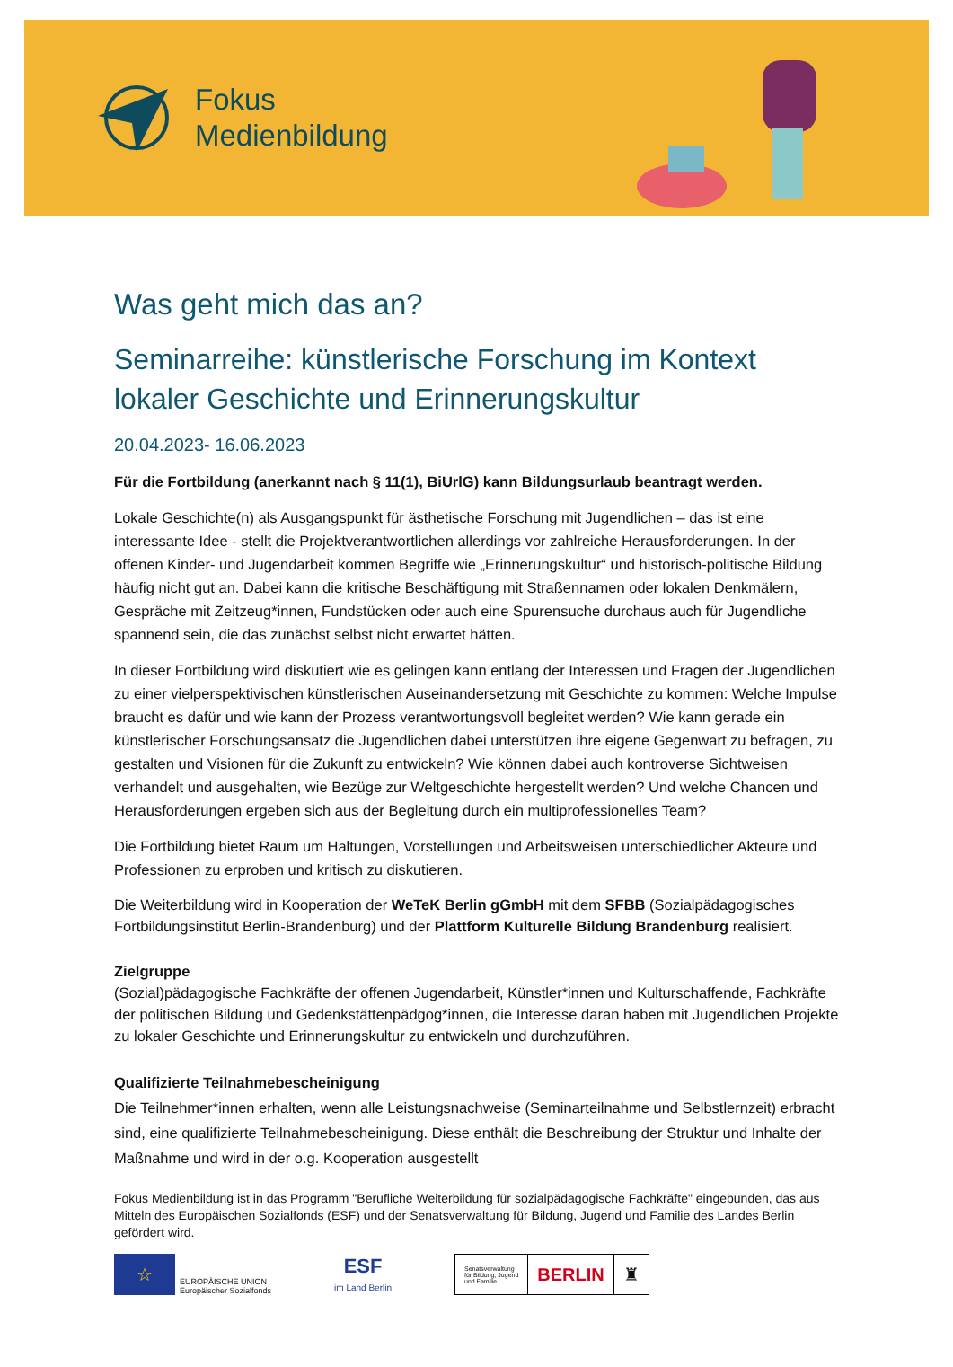Fokus
Medienbildung
Was geht mich das an?
Seminarreihe: künstlerische Forschung im Kontext lokaler Geschichte und Erinnerungskultur
20.04.2023- 16.06.2023
Für die Fortbildung (anerkannt nach § 11(1), BiUrlG) kann Bildungsurlaub beantragt werden.
Lokale Geschichte(n) als Ausgangspunkt für ästhetische Forschung mit Jugendlichen – das ist eine interessante Idee - stellt die Projektverantwortlichen allerdings vor zahlreiche Herausforderungen. In der offenen Kinder- und Jugendarbeit kommen Begriffe wie „Erinnerungskultur“ und historisch-politische Bildung häufig nicht gut an. Dabei kann die kritische Beschäftigung mit Straßennamen oder lokalen Denkmälern, Gespräche mit Zeitzeug*innen, Fundstücken oder auch eine Spurensuche durchaus auch für Jugendliche spannend sein, die das zunächst selbst nicht erwartet hätten.
In dieser Fortbildung wird diskutiert wie es gelingen kann entlang der Interessen und Fragen der Jugendlichen zu einer vielperspektivischen künstlerischen Auseinandersetzung mit Geschichte zu kommen: Welche Impulse braucht es dafür und wie kann der Prozess verantwortungsvoll begleitet werden? Wie kann gerade ein künstlerischer Forschungsansatz die Jugendlichen dabei unterstützen ihre eigene Gegenwart zu befragen, zu gestalten und Visionen für die Zukunft zu entwickeln? Wie können dabei auch kontroverse Sichtweisen verhandelt und ausgehalten, wie Bezüge zur Weltgeschichte hergestellt werden? Und welche Chancen und Herausforderungen ergeben sich aus der Begleitung durch ein multiprofessionelles Team?
Die Fortbildung bietet Raum um Haltungen, Vorstellungen und Arbeitsweisen unterschiedlicher Akteure und Professionen zu erproben und kritisch zu diskutieren.
Die Weiterbildung wird in Kooperation der WeTeK Berlin gGmbH mit dem SFBB (Sozialpädagogisches Fortbildungsinstitut Berlin-Brandenburg) und der Plattform Kulturelle Bildung Brandenburg realisiert.
Zielgruppe
(Sozial)pädagogische Fachkräfte der offenen Jugendarbeit, Künstler*innen und Kulturschaffende, Fachkräfte der politischen Bildung und Gedenkstättenpädgog*innen, die Interesse daran haben mit Jugendlichen Projekte zu lokaler Geschichte und Erinnerungskultur zu entwickeln und durchzuführen.
Qualifizierte Teilnahmebescheinigung
Die Teilnehmer*innen erhalten, wenn alle Leistungsnachweise (Seminarteilnahme und Selbstlernzeit) erbracht sind, eine qualifizierte Teilnahmebescheinigung. Diese enthält die Beschreibung der Struktur und Inhalte der Maßnahme und wird in der o.g. Kooperation ausgestellt
Fokus Medienbildung ist in das Programm "Berufliche Weiterbildung für sozialpädagogische Fachkräfte" eingebunden, das aus Mitteln des Europäischen Sozialfonds (ESF) und der Senatsverwaltung für Bildung, Jugend und Familie des Landes Berlin gefördert wird.
☆
EUROPÄISCHE UNION
Europäischer Sozialfonds
ESF
im Land Berlin
Senatsverwaltung
für Bildung, Jugend
und Familie
BERLIN ♜